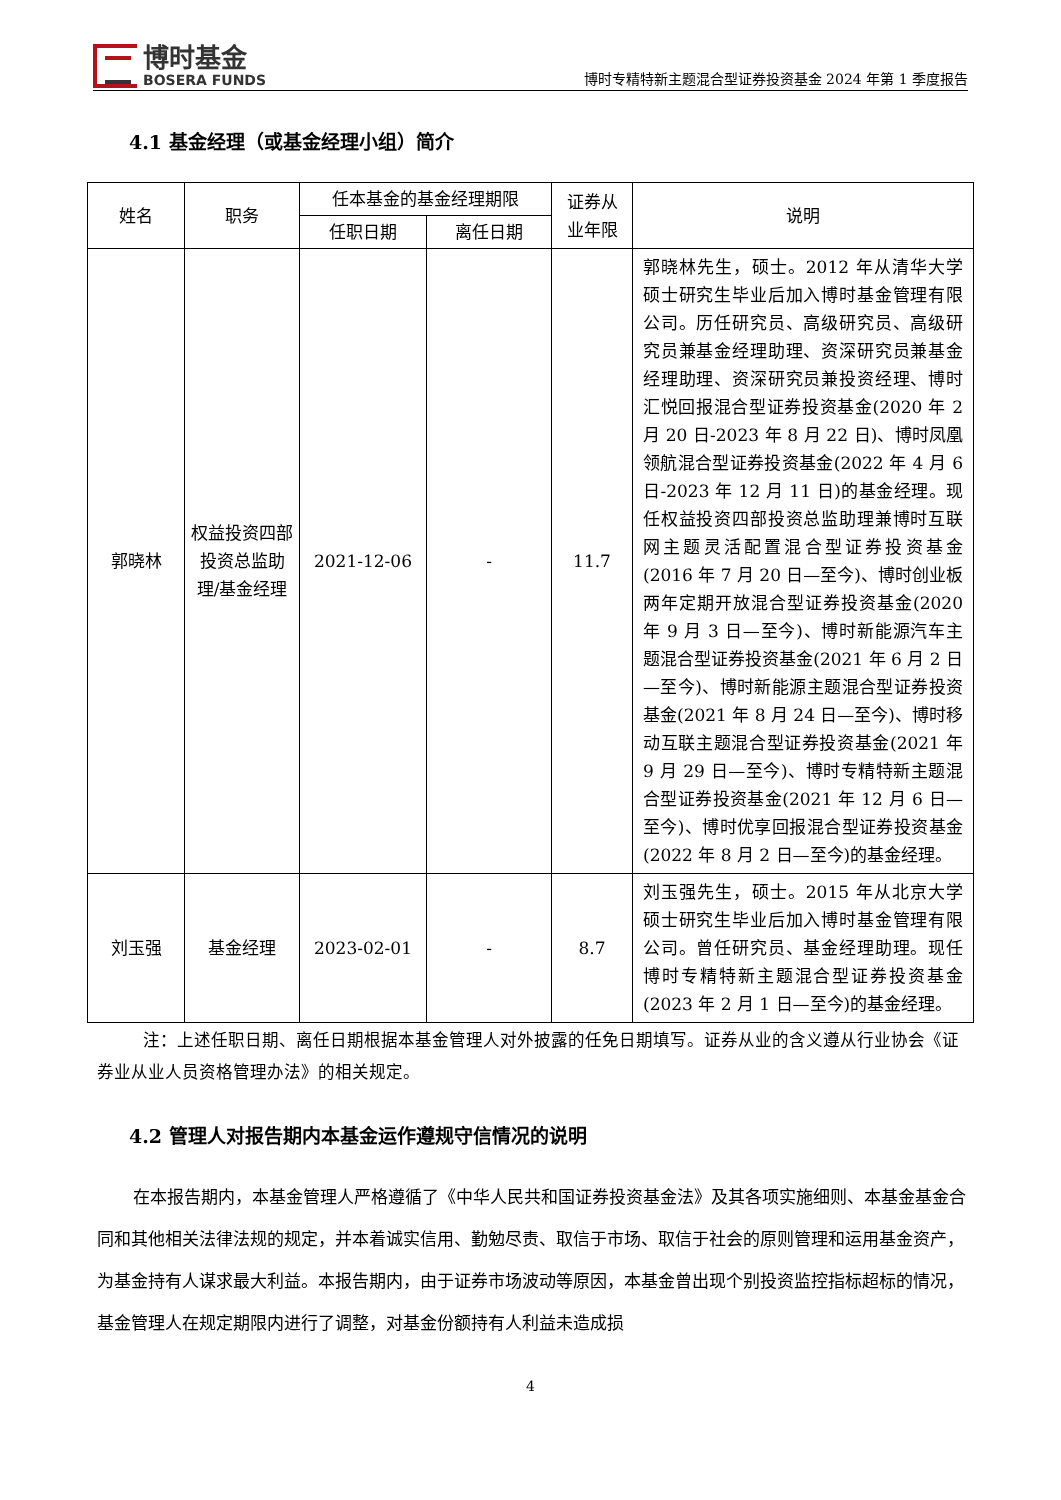博时基金
BOSERA FUNDS
博时专精特新主题混合型证券投资基金 2024 年第 1 季度报告
4.1 基金经理（或基金经理小组）简介
| 姓名 | 职务 | 任本基金的基金经理期限 | | 证券从 业年限 | 说明 |
| --- | --- | --- | --- | --- | --- |
| | | 任职日期 | 离任日期 | | |
| 郭晓林 | 权益投资四部投资总监助理/基金经理 | 2021-12-06 | - | 11.7 | 郭晓林先生，硕士。2012 年从清华大学硕士研究生毕业后加入博时基金管理有限公司。历任研究员、高级研究员、高级研究员兼基金经理助理、资深研究员兼基金经理助理、资深研究员兼投资经理、博时汇悦回报混合型证券投资基金(2020 年 2 月 20 日-2023 年 8 月 22 日)、博时凤凰领航混合型证券投资基金(2022 年 4 月 6 日-2023 年 12 月 11 日)的基金经理。现任权益投资四部投资总监助理兼博时互联网主题灵活配置混合型证券投资基金(2016 年 7 月 20 日—至今)、博时创业板两年定期开放混合型证券投资基金(2020 年 9 月 3 日—至今)、博时新能源汽车主题混合型证券投资基金(2021 年 6 月 2 日—至今)、博时新能源主题混合型证券投资基金(2021 年 8 月 24 日—至今)、博时移动互联主题混合型证券投资基金(2021 年 9 月 29 日—至今)、博时专精特新主题混合型证券投资基金(2021 年 12 月 6 日—至今)、博时优享回报混合型证券投资基金(2022 年 8 月 2 日—至今)的基金经理。 |
| 刘玉强 | 基金经理 | 2023-02-01 | - | 8.7 | 刘玉强先生，硕士。2015 年从北京大学硕士研究生毕业后加入博时基金管理有限公司。曾任研究员、基金经理助理。现任博时专精特新主题混合型证券投资基金(2023 年 2 月 1 日—至今)的基金经理。 |
注：上述任职日期、离任日期根据本基金管理人对外披露的任免日期填写。证券从业的含义遵从行业协会《证券业从业人员资格管理办法》的相关规定。
4.2 管理人对报告期内本基金运作遵规守信情况的说明
在本报告期内，本基金管理人严格遵循了《中华人民共和国证券投资基金法》及其各项实施细则、本基金基金合同和其他相关法律法规的规定，并本着诚实信用、勤勉尽责、取信于市场、取信于社会的原则管理和运用基金资产，为基金持有人谋求最大利益。本报告期内，由于证券市场波动等原因，本基金曾出现个别投资监控指标超标的情况，基金管理人在规定期限内进行了调整，对基金份额持有人利益未造成损
4